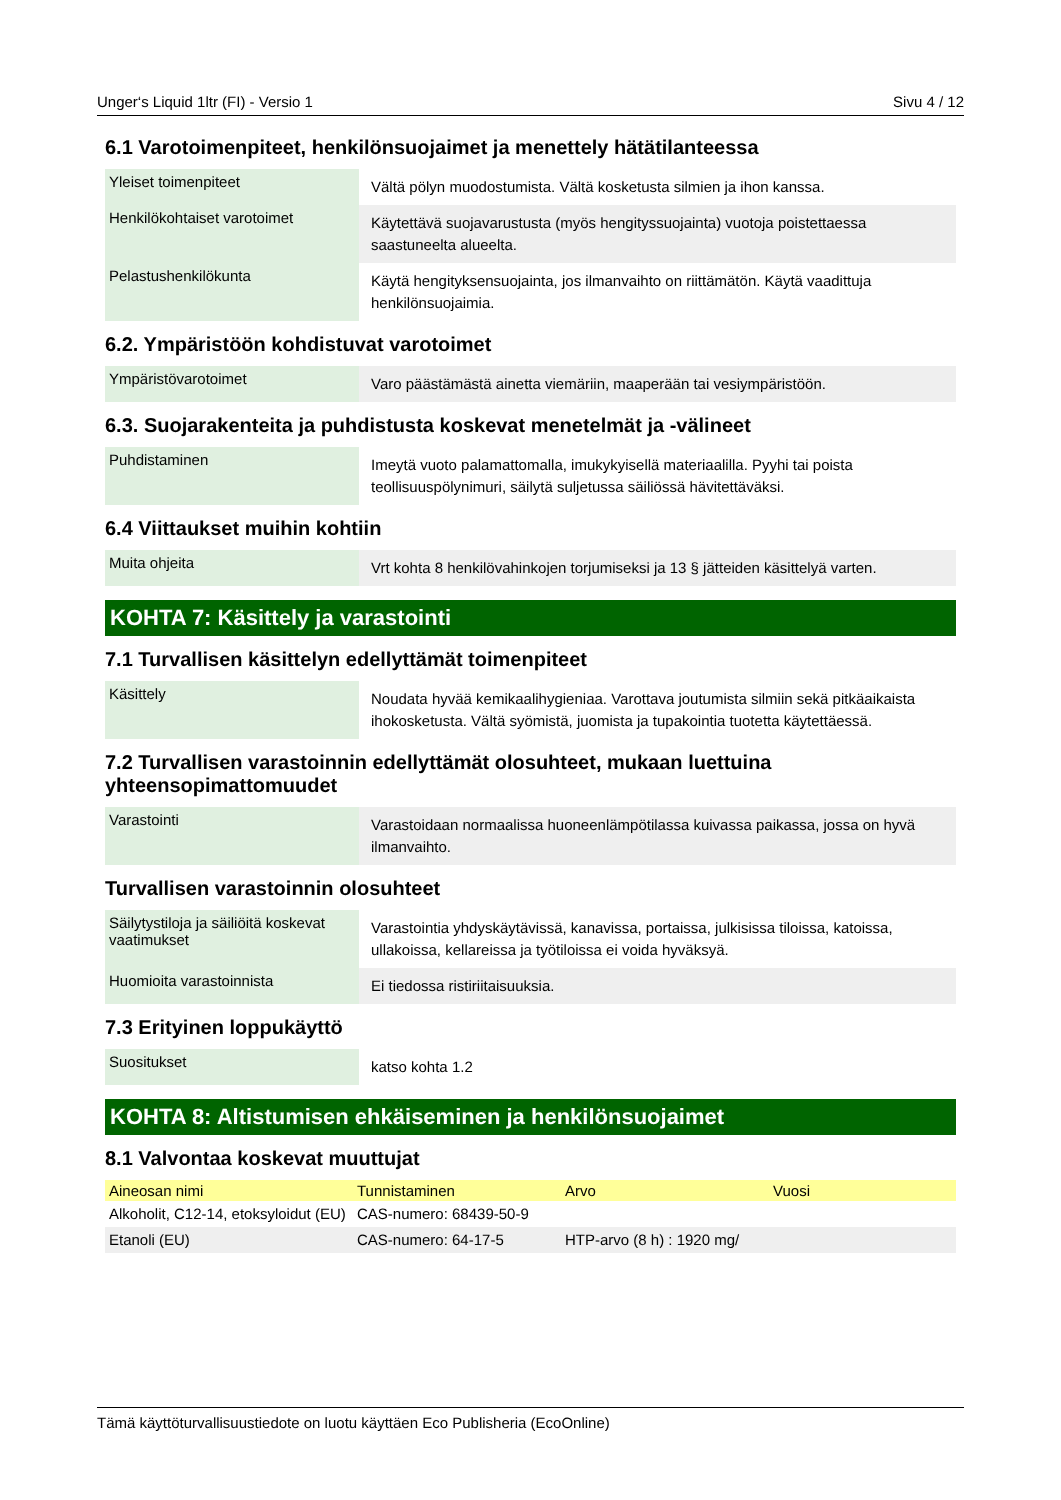Unger‘s Liquid 1ltr (FI) - Versio 1 Sivu 4 / 12
6.1 Varotoimenpiteet, henkilönsuojaimet ja menettely hätätilanteessa
| Yleiset toimenpiteet | Vältä pölyn muodostumista. Vältä kosketusta silmien ja ihon kanssa. |
| Henkilökohtaiset varotoimet | Käytettävä suojavarustusta (myös hengityssuojainta) vuotoja poistettaessa saastuneelta alueelta. |
| Pelastushenkilökunta | Käytä hengityksensuojainta, jos ilmanvaihto on riittämätön. Käytä vaadittuja henkilönsuojaimia. |
6.2. Ympäristöön kohdistuvat varotoimet
| Ympäristövarotoimet | Varo päästämästä ainetta viemäriin, maaperään tai vesiympäristöön. |
6.3. Suojarakenteita ja puhdistusta koskevat menetelmät ja -välineet
| Puhdistaminen | Imeytä vuoto palamattomalla, imukykyisellä materiaalilla. Pyyhi tai poista teollisuuspölynimuri, säilytä suljetussa säiliössä hävitettäväksi. |
6.4 Viittaukset muihin kohtiin
| Muita ohjeita | Vrt kohta 8 henkilövahinkojen torjumiseksi ja 13 § jätteiden käsittelyä varten. |
KOHTA 7: Käsittely ja varastointi
7.1 Turvallisen käsittelyn edellyttämät toimenpiteet
| Käsittely | Noudata hyvää kemikaalihygieniaa. Varottava joutumista silmiin sekä pitkäaikaista ihokosketusta. Vältä syömistä, juomista ja tupakointia tuotetta käytettäessä. |
7.2 Turvallisen varastoinnin edellyttämät olosuhteet, mukaan luettuina yhteensopimattomuudet
| Varastointi | Varastoidaan normaalissa huoneenlämpötilassa kuivassa paikassa, jossa on hyvä ilmanvaihto. |
Turvallisen varastoinnin olosuhteet
| Säilytystiloja ja säiliöitä koskevat vaatimukset | Varastointia yhdyskäytävissä, kanavissa, portaissa, julkisissa tiloissa, katoissa, ullakoissa, kellareissa ja työtiloissa ei voida hyväksyä. |
| Huomioita varastoinnista | Ei tiedossa ristiriitaisuuksia. |
7.3 Erityinen loppukäyttö
| Suositukset | katso kohta 1.2 |
KOHTA 8: Altistumisen ehkäiseminen ja henkilönsuojaimet
8.1 Valvontaa koskevat muuttujat
| Aineosan nimi | Tunnistaminen | Arvo | Vuosi |
| --- | --- | --- | --- |
| Alkoholit, C12-14, etoksyloidut (EU) | CAS-numero: 68439-50-9 | | |
| Etanoli (EU) | CAS-numero: 64-17-5 | HTP-arvo (8 h) : 1920 mg/ | |
Tämä käyttöturvallisuustiedote on luotu käyttäen Eco Publisheria (EcoOnline)